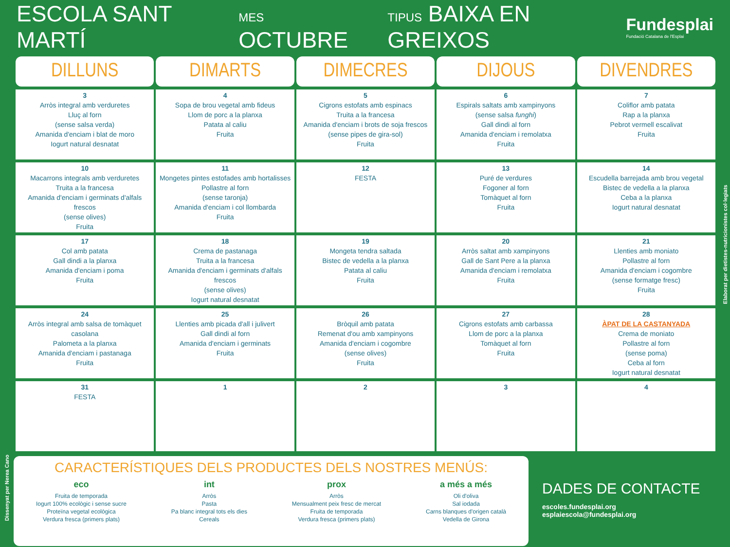ESCOLA SANT MARTÍ
MES OCTUBRE
TIPUS BAIXA EN GREIXOS
Fundesplai
Fundació Catalana de l'Esplai
| DILLUNS | DIMARTS | DIMECRES | DIJOUS | DIVENDRES |
| --- | --- | --- | --- | --- |
| 3 Arròs integral amb verduretes Lluç al forn (sense salsa verda) Amanida d'enciam i blat de moro Iogurt natural desnatat | 4 Sopa de brou vegetal amb fideus Llom de porc a la planxa Patata al caliu Fruita | 5 Cigrons estofats amb espinacs Truita a la francesa Amanida d'enciam i brots de soja frescos (sense pipes de gira-sol) Fruita | 6 Espirals saltats amb xampinyons (sense salsa funghi ) Gall dindi al forn Amanida d'enciam i remolatxa Fruita | 7 Coliflor amb patata Rap a la planxa Pebrot vermell escalivat Fruita |
| 10 Macarrons integrals amb verduretes Truita a la francesa Amanida d'enciam i germinats d'alfals frescos (sense olives) Fruita | 11 Mongetes pintes estofades amb hortalisses Pollastre al forn (sense taronja) Amanida d'enciam i col llombarda Fruita | 12 FESTA | 13 Puré de verdures Fogoner al forn Tomàquet al forn Fruita | 14 Escudella barrejada amb brou vegetal Bistec de vedella a la planxa Ceba a la planxa Iogurt natural desnatat |
| 17 Col amb patata Gall dindi a la planxa Amanida d'enciam i poma Fruita | 18 Crema de pastanaga Truita a la francesa Amanida d'enciam i germinats d'alfals frescos (sense olives) Iogurt natural desnatat | 19 Mongeta tendra saltada Bistec de vedella a la planxa Patata al caliu Fruita | 20 Arròs saltat amb xampinyons Gall de Sant Pere a la planxa Amanida d'enciam i remolatxa Fruita | 21 Llenties amb moniato Pollastre al forn Amanida d'enciam i cogombre (sense formatge fresc) Fruita |
| 24 Arròs integral amb salsa de tomàquet casolana Palometa a la planxa Amanida d'enciam i pastanaga Fruita | 25 Llenties amb picada d'all i julivert Gall dindi al forn Amanida d'enciam i germinats Fruita | 26 Bròquil amb patata Remenat d'ou amb xampinyons Amanida d'enciam i cogombre (sense olives) Fruita | 27 Cigrons estofats amb carbassa Llom de porc a la planxa Tomàquet al forn Fruita | 28 ÀPAT DE LA CASTANYADA Crema de moniato Pollastre al forn (sense poma) Ceba al forn Iogurt natural desnatat |
| 31 FESTA | 1 | 2 | 3 | 4 |
Elaborat per dietistes-nutricionistes col·legiats
Dissenyat per Nerea Cano
CARACTERÍSTIQUES DELS PRODUCTES DELS NOSTRES MENÚS:
eco
Fruita de temporada
Iogurt 100% ecològic i sense sucre
Proteïna vegetal ecològica
Verdura fresca (primers plats)
int
Arròs
Pasta
Pa blanc integral tots els dies
Cereals
prox
Arròs
Mensualment peix fresc de mercat
Fruita de temporada
Verdura fresca (primers plats)
a més a més
Oli d'oliva
Sal iodada
Carns blanques d'origen català
Vedella de Girona
DADES DE CONTACTE
escoles.fundesplai.org
esplaiescola@fundesplai.org